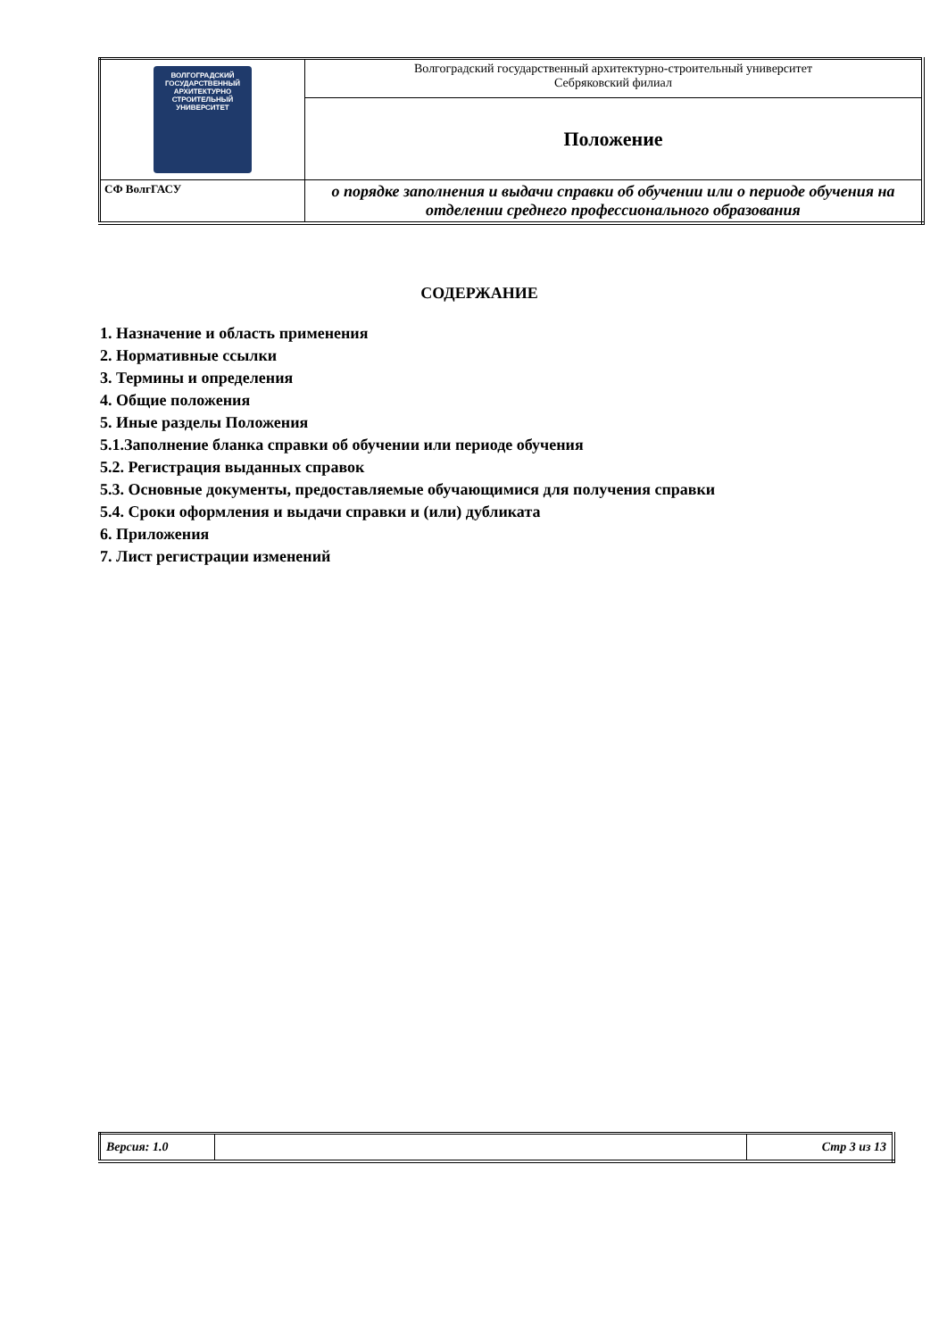| ВОЛГОГРАДСКИЙ ГОСУДАРСТВЕННЫЙ АРХИТЕКТУРНО СТРОИТЕЛЬНЫЙ УНИВЕРСИТЕТ | Волгоградский государственный архитектурно-строительный университет Себряковский филиал |
| | Положение |
| СФ ВолгГАСУ | о порядке заполнения и выдачи справки об обучении или о периоде обучения на отделении среднего профессионального образования |
СОДЕРЖАНИЕ
1. Назначение и область применения
2. Нормативные ссылки
3. Термины и определения
4. Общие положения
5. Иные разделы Положения
5.1.Заполнение бланка справки об обучении или периоде обучения
5.2. Регистрация выданных справок
5.3. Основные документы, предоставляемые обучающимися для получения справки
5.4. Сроки оформления и выдачи справки и (или) дубликата
6. Приложения
7. Лист регистрации изменений
| Версия: 1.0 | | Стр 3 из 13 |